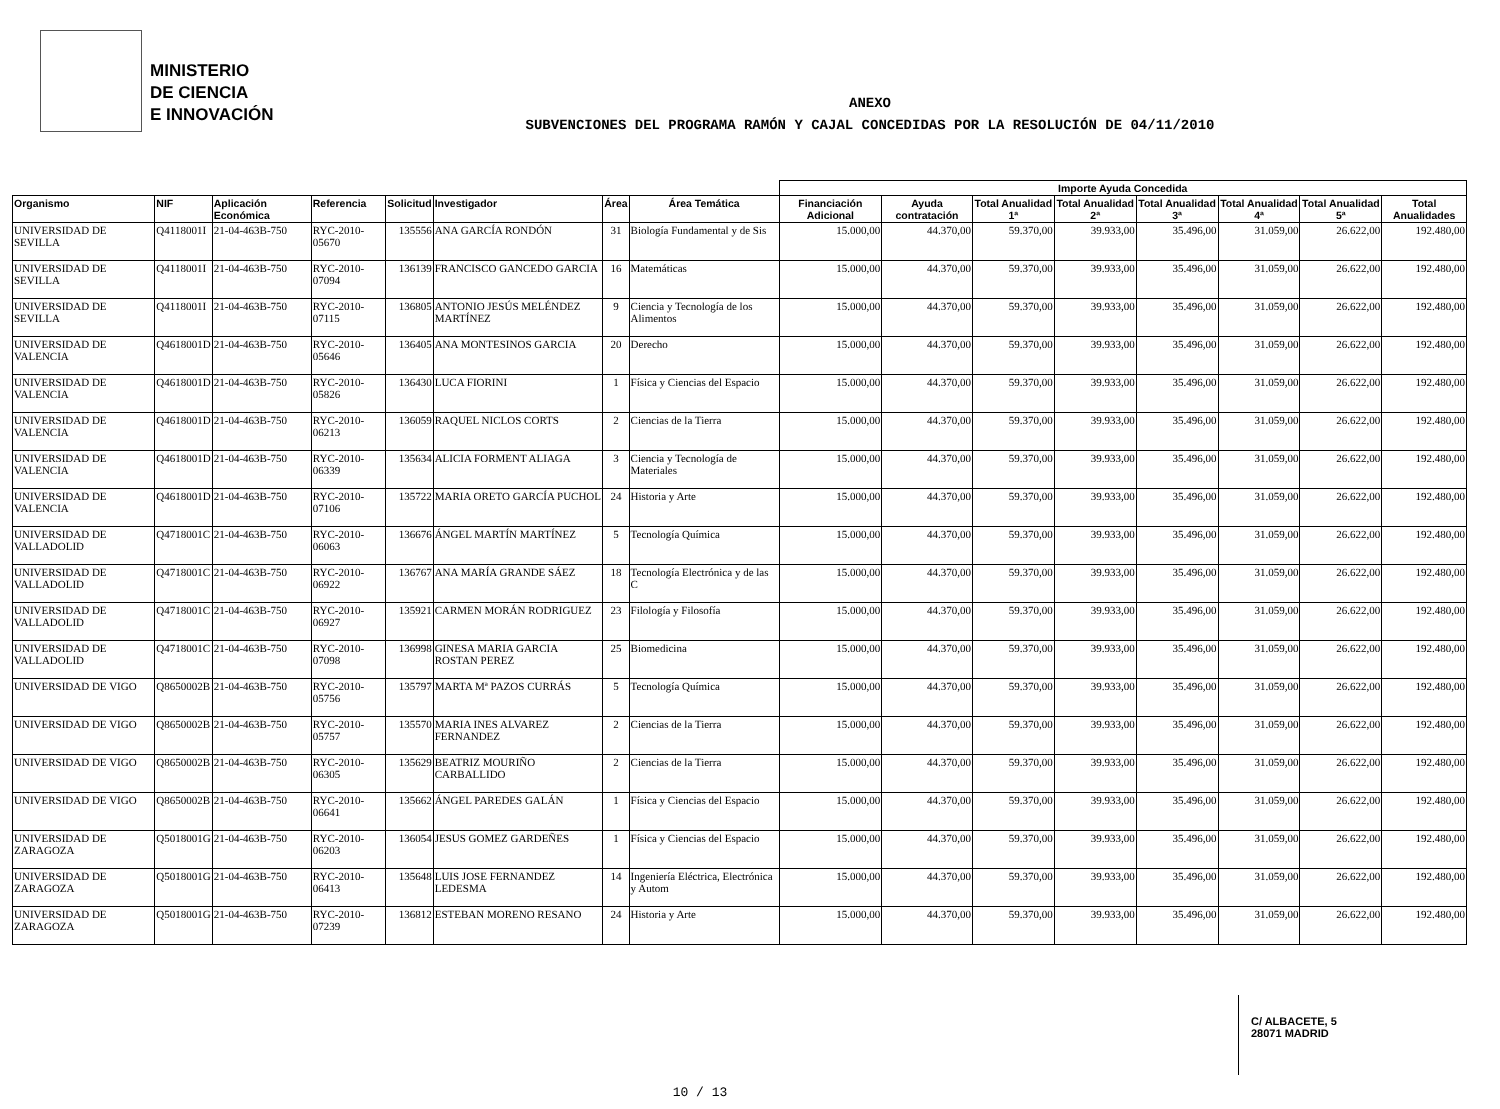MINISTERIO
DE CIENCIA
E INNOVACIÓN
ANEXO
SUBVENCIONES DEL PROGRAMA RAMÓN Y CAJAL CONCEDIDAS POR LA RESOLUCIÓN DE 04/11/2010
| | | | | | | | | Importe Ayuda Concedida | | | | | | | |
| --- | --- | --- | --- | --- | --- | --- | --- | --- | --- | --- | --- | --- | --- | --- | --- |
| Organismo | NIF | Aplicación Económica | Referencia | Solicitud | Investigador | Área | Área Temática | Financiación Adicional | Ayuda contratación | Total Anualidad 1ª | Total Anualidad 2ª | Total Anualidad 3ª | Total Anualidad 4ª | Total Anualidad 5ª | Total Anualidades |
| UNIVERSIDAD DE SEVILLA | Q4118001I | 21-04-463B-750 | RYC-2010-05670 | 135556 | ANA GARCÍA RONDÓN | 31 | Biología Fundamental y de Sis | 15.000,00 | 44.370,00 | 59.370,00 | 39.933,00 | 35.496,00 | 31.059,00 | 26.622,00 | 192.480,00 |
| UNIVERSIDAD DE SEVILLA | Q4118001I | 21-04-463B-750 | RYC-2010-07094 | 136139 | FRANCISCO GANCEDO GARCIA | 16 | Matemáticas | 15.000,00 | 44.370,00 | 59.370,00 | 39.933,00 | 35.496,00 | 31.059,00 | 26.622,00 | 192.480,00 |
| UNIVERSIDAD DE SEVILLA | Q4118001I | 21-04-463B-750 | RYC-2010-07115 | 136805 | ANTONIO JESÚS MELÉNDEZ MARTÍNEZ | 9 | Ciencia y Tecnología de los Alimentos | 15.000,00 | 44.370,00 | 59.370,00 | 39.933,00 | 35.496,00 | 31.059,00 | 26.622,00 | 192.480,00 |
| UNIVERSIDAD DE VALENCIA | Q4618001D | 21-04-463B-750 | RYC-2010-05646 | 136405 | ANA MONTESINOS GARCIA | 20 | Derecho | 15.000,00 | 44.370,00 | 59.370,00 | 39.933,00 | 35.496,00 | 31.059,00 | 26.622,00 | 192.480,00 |
| UNIVERSIDAD DE VALENCIA | Q4618001D | 21-04-463B-750 | RYC-2010-05826 | 136430 | LUCA FIORINI | 1 | Física y Ciencias del Espacio | 15.000,00 | 44.370,00 | 59.370,00 | 39.933,00 | 35.496,00 | 31.059,00 | 26.622,00 | 192.480,00 |
| UNIVERSIDAD DE VALENCIA | Q4618001D | 21-04-463B-750 | RYC-2010-06213 | 136059 | RAQUEL NICLOS CORTS | 2 | Ciencias de la Tierra | 15.000,00 | 44.370,00 | 59.370,00 | 39.933,00 | 35.496,00 | 31.059,00 | 26.622,00 | 192.480,00 |
| UNIVERSIDAD DE VALENCIA | Q4618001D | 21-04-463B-750 | RYC-2010-06339 | 135634 | ALICIA FORMENT ALIAGA | 3 | Ciencia y Tecnología de Materiales | 15.000,00 | 44.370,00 | 59.370,00 | 39.933,00 | 35.496,00 | 31.059,00 | 26.622,00 | 192.480,00 |
| UNIVERSIDAD DE VALENCIA | Q4618001D | 21-04-463B-750 | RYC-2010-07106 | 135722 | MARIA ORETO GARCÍA PUCHOL | 24 | Historia y Arte | 15.000,00 | 44.370,00 | 59.370,00 | 39.933,00 | 35.496,00 | 31.059,00 | 26.622,00 | 192.480,00 |
| UNIVERSIDAD DE VALLADOLID | Q4718001C | 21-04-463B-750 | RYC-2010-06063 | 136676 | ÁNGEL MARTÍN MARTÍNEZ | 5 | Tecnología Química | 15.000,00 | 44.370,00 | 59.370,00 | 39.933,00 | 35.496,00 | 31.059,00 | 26.622,00 | 192.480,00 |
| UNIVERSIDAD DE VALLADOLID | Q4718001C | 21-04-463B-750 | RYC-2010-06922 | 136767 | ANA MARÍA GRANDE SÁEZ | 18 | Tecnología Electrónica y de las C | 15.000,00 | 44.370,00 | 59.370,00 | 39.933,00 | 35.496,00 | 31.059,00 | 26.622,00 | 192.480,00 |
| UNIVERSIDAD DE VALLADOLID | Q4718001C | 21-04-463B-750 | RYC-2010-06927 | 135921 | CARMEN MORÁN RODRIGUEZ | 23 | Filología y Filosofía | 15.000,00 | 44.370,00 | 59.370,00 | 39.933,00 | 35.496,00 | 31.059,00 | 26.622,00 | 192.480,00 |
| UNIVERSIDAD DE VALLADOLID | Q4718001C | 21-04-463B-750 | RYC-2010-07098 | 136998 | GINESA MARIA GARCIA ROSTAN PEREZ | 25 | Biomedicina | 15.000,00 | 44.370,00 | 59.370,00 | 39.933,00 | 35.496,00 | 31.059,00 | 26.622,00 | 192.480,00 |
| UNIVERSIDAD DE VIGO | Q8650002B | 21-04-463B-750 | RYC-2010-05756 | 135797 | MARTA Mª PAZOS CURRÁS | 5 | Tecnología Química | 15.000,00 | 44.370,00 | 59.370,00 | 39.933,00 | 35.496,00 | 31.059,00 | 26.622,00 | 192.480,00 |
| UNIVERSIDAD DE VIGO | Q8650002B | 21-04-463B-750 | RYC-2010-05757 | 135570 | MARIA INES ALVAREZ FERNANDEZ | 2 | Ciencias de la Tierra | 15.000,00 | 44.370,00 | 59.370,00 | 39.933,00 | 35.496,00 | 31.059,00 | 26.622,00 | 192.480,00 |
| UNIVERSIDAD DE VIGO | Q8650002B | 21-04-463B-750 | RYC-2010-06305 | 135629 | BEATRIZ MOURIÑO CARBALLIDO | 2 | Ciencias de la Tierra | 15.000,00 | 44.370,00 | 59.370,00 | 39.933,00 | 35.496,00 | 31.059,00 | 26.622,00 | 192.480,00 |
| UNIVERSIDAD DE VIGO | Q8650002B | 21-04-463B-750 | RYC-2010-06641 | 135662 | ÁNGEL PAREDES GALÁN | 1 | Física y Ciencias del Espacio | 15.000,00 | 44.370,00 | 59.370,00 | 39.933,00 | 35.496,00 | 31.059,00 | 26.622,00 | 192.480,00 |
| UNIVERSIDAD DE ZARAGOZA | Q5018001G | 21-04-463B-750 | RYC-2010-06203 | 136054 | JESUS GOMEZ GARDEÑES | 1 | Física y Ciencias del Espacio | 15.000,00 | 44.370,00 | 59.370,00 | 39.933,00 | 35.496,00 | 31.059,00 | 26.622,00 | 192.480,00 |
| UNIVERSIDAD DE ZARAGOZA | Q5018001G | 21-04-463B-750 | RYC-2010-06413 | 135648 | LUIS JOSE FERNANDEZ LEDESMA | 14 | Ingeniería Eléctrica, Electrónica y Autom | 15.000,00 | 44.370,00 | 59.370,00 | 39.933,00 | 35.496,00 | 31.059,00 | 26.622,00 | 192.480,00 |
| UNIVERSIDAD DE ZARAGOZA | Q5018001G | 21-04-463B-750 | RYC-2010-07239 | 136812 | ESTEBAN MORENO RESANO | 24 | Historia y Arte | 15.000,00 | 44.370,00 | 59.370,00 | 39.933,00 | 35.496,00 | 31.059,00 | 26.622,00 | 192.480,00 |
C/ ALBACETE, 5
28071 MADRID
10 / 13